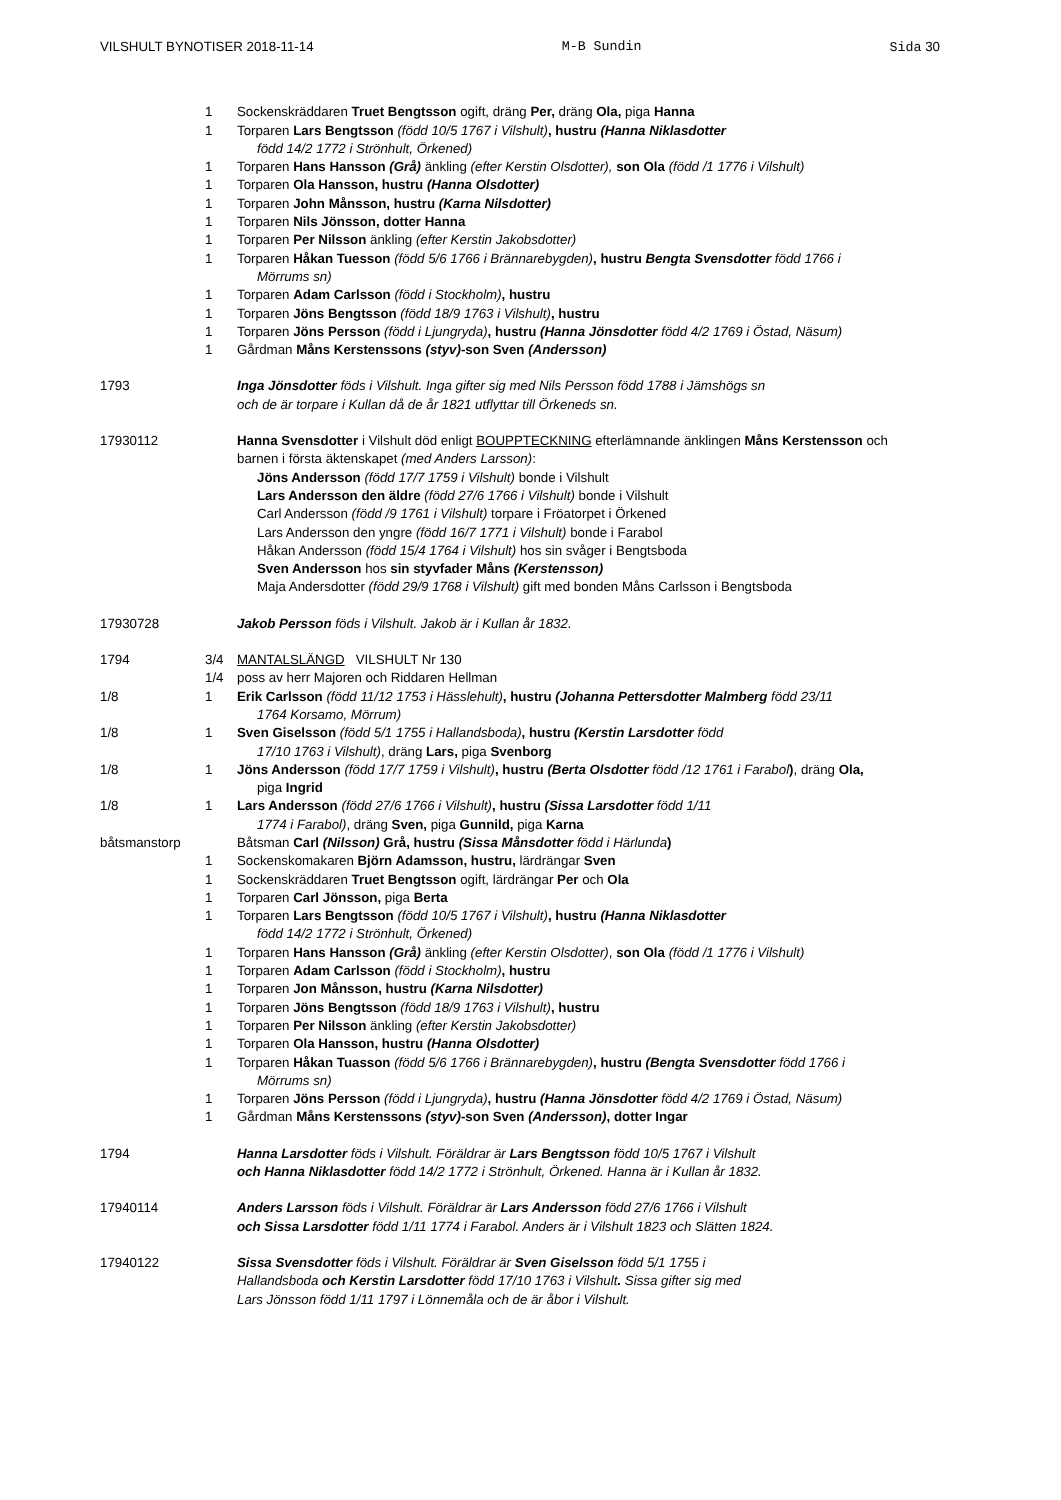VILSHULT BYNOTISER 2018-11-14 M-B Sundin Sida 30
1 Sockenskräddaren Truet Bengtsson ogift, dräng Per, dräng Ola, piga Hanna
1 Torparen Lars Bengtsson (född 10/5 1767 i Vilshult), hustru (Hanna Niklasdotter
född 14/2 1772 i Strönhult, Örkened)
1 Torparen Hans Hansson (Grå) änkling (efter Kerstin Olsdotter), son Ola (född /1 1776 i Vilshult)
1 Torparen Ola Hansson, hustru (Hanna Olsdotter)
1 Torparen John Månsson, hustru (Karna Nilsdotter)
1 Torparen Nils Jönsson, dotter Hanna
1 Torparen Per Nilsson änkling (efter Kerstin Jakobsdotter)
1 Torparen Håkan Tuesson (född 5/6 1766 i Brännarebygden), hustru Bengta Svensdotter född 1766 i
Mörrums sn)
1 Torparen Adam Carlsson (född i Stockholm), hustru
1 Torparen Jöns Bengtsson (född 18/9 1763 i Vilshult), hustru
1 Torparen Jöns Persson (född i Ljungryda), hustru (Hanna Jönsdotter född 4/2 1769 i Östad, Näsum)
1 Gårdman Måns Kerstenssons (styv)-son Sven (Andersson)
1793 Inga Jönsdotter föds i Vilshult. Inga gifter sig med Nils Persson född 1788 i Jämshögs sn
och de är torpare i Kullan då de år 1821 utflyttar till Örkeneds sn.
17930112 Hanna Svensdotter i Vilshult död enligt BOUPPTECKNING efterlämnande änklingen Måns Kerstensson och
barnen i första äktenskapet (med Anders Larsson):
Jöns Andersson (född 17/7 1759 i Vilshult) bonde i Vilshult
Lars Andersson den äldre (född 27/6 1766 i Vilshult) bonde i Vilshult
Carl Andersson (född /9 1761 i Vilshult) torpare i Fröatorpet i Örkened
Lars Andersson den yngre (född 16/7 1771 i Vilshult) bonde i Farabol
Håkan Andersson (född 15/4 1764 i Vilshult) hos sin svåger i Bengtsboda
Sven Andersson hos sin styvfader Måns (Kerstensson)
Maja Andersdotter (född 29/9 1768 i Vilshult) gift med bonden Måns Carlsson i Bengtsboda
17930728 Jakob Persson föds i Vilshult. Jakob är i Kullan år 1832.
1794 3/4 MANTALSLÄNGD VILSHULT Nr 130
1/4 poss av herr Majoren och Riddaren Hellman
1/8 1 Erik Carlsson (född 11/12 1753 i Hässlehult), hustru (Johanna Pettersdotter Malmberg född 23/11
1764 Korsamo, Mörrum)
1/8 1 Sven Giselsson (född 5/1 1755 i Hallandsboda), hustru (Kerstin Larsdotter född
17/10 1763 i Vilshult), dräng Lars, piga Svenborg
1/8 1 Jöns Andersson (född 17/7 1759 i Vilshult), hustru (Berta Olsdotter född /12 1761 i Farabol), dräng Ola,
piga Ingrid
1/8 1 Lars Andersson (född 27/6 1766 i Vilshult), hustru (Sissa Larsdotter född 1/11
1774 i Farabol), dräng Sven, piga Gunnild, piga Karna
båtsmanstorp Båtsman Carl (Nilsson) Grå, hustru (Sissa Månsdotter född i Härlunda)
1 Sockenskomakaren Björn Adamsson, hustru, lärdrängar Sven
1 Sockenskräddaren Truet Bengtsson ogift, lärdrängar Per och Ola
1 Torparen Carl Jönsson, piga Berta
1 Torparen Lars Bengtsson (född 10/5 1767 i Vilshult), hustru (Hanna Niklasdotter
född 14/2 1772 i Strönhult, Örkened)
1 Torparen Hans Hansson (Grå) änkling (efter Kerstin Olsdotter), son Ola (född /1 1776 i Vilshult)
1 Torparen Adam Carlsson (född i Stockholm), hustru
1 Torparen Jon Månsson, hustru (Karna Nilsdotter)
1 Torparen Jöns Bengtsson (född 18/9 1763 i Vilshult), hustru
1 Torparen Per Nilsson änkling (efter Kerstin Jakobsdotter)
1 Torparen Ola Hansson, hustru (Hanna Olsdotter)
1 Torparen Håkan Tuasson (född 5/6 1766 i Brännarebygden), hustru (Bengta Svensdotter född 1766 i
Mörrums sn)
1 Torparen Jöns Persson (född i Ljungryda), hustru (Hanna Jönsdotter född 4/2 1769 i Östad, Näsum)
1 Gårdman Måns Kerstenssons (styv)-son Sven (Andersson), dotter Ingar
1794 Hanna Larsdotter föds i Vilshult. Föräldrar är Lars Bengtsson född 10/5 1767 i Vilshult
och Hanna Niklasdotter född 14/2 1772 i Strönhult, Örkened. Hanna är i Kullan år 1832.
17940114 Anders Larsson föds i Vilshult. Föräldrar är Lars Andersson född 27/6 1766 i Vilshult
och Sissa Larsdotter född 1/11 1774 i Farabol. Anders är i Vilshult 1823 och Slätten 1824.
17940122 Sissa Svensdotter föds i Vilshult. Föräldrar är Sven Giselsson född 5/1 1755 i
Hallandsboda och Kerstin Larsdotter född 17/10 1763 i Vilshult. Sissa gifter sig med
Lars Jönsson född 1/11 1797 i Lönnemåla och de är åbor i Vilshult.